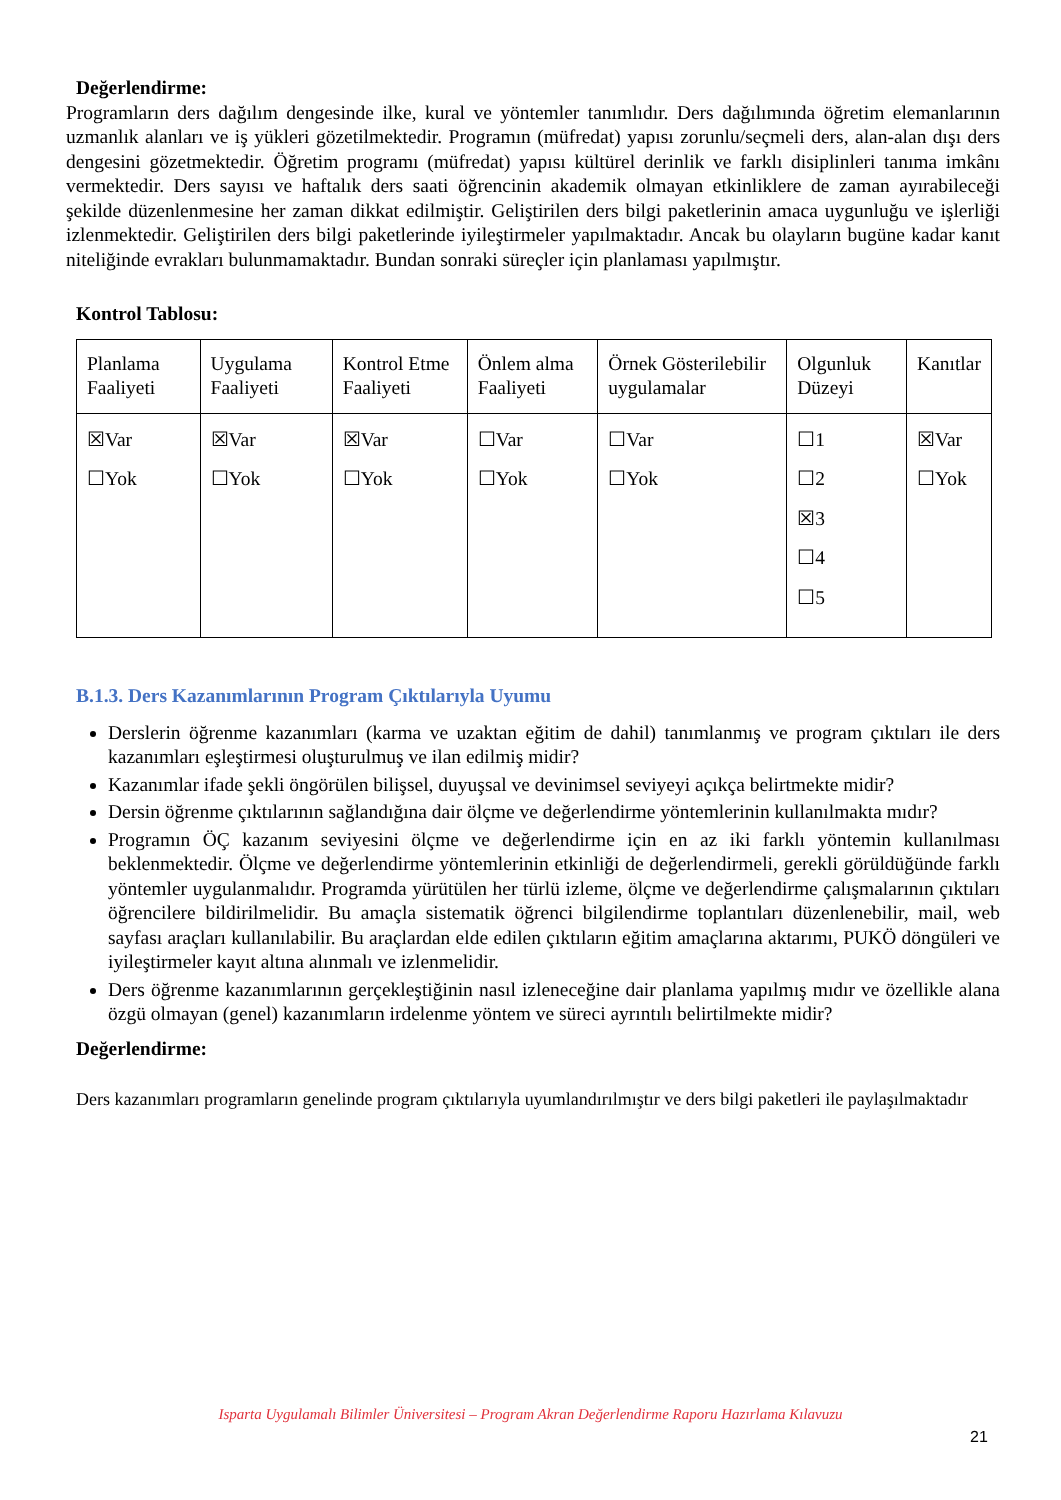Değerlendirme:
Programların ders dağılım dengesinde ilke, kural ve yöntemler tanımlıdır. Ders dağılımında öğretim elemanlarının uzmanlık alanları ve iş yükleri gözetilmektedir. Programın (müfredat) yapısı zorunlu/seçmeli ders, alan-alan dışı ders dengesini gözetmektedir. Öğretim programı (müfredat) yapısı kültürel derinlik ve farklı disiplinleri tanıma imkânı vermektedir. Ders sayısı ve haftalık ders saati öğrencinin akademik olmayan etkinliklere de zaman ayırabileceği şekilde düzenlenmesine her zaman dikkat edilmiştir. Geliştirilen ders bilgi paketlerinin amaca uygunluğu ve işlerliği izlenmektedir. Geliştirilen ders bilgi paketlerinde iyileştirmeler yapılmaktadır. Ancak bu olayların bugüne kadar kanıt niteliğinde evrakları bulunmamaktadır. Bundan sonraki süreçler için planlaması yapılmıştır.
Kontrol Tablosu:
| Planlama Faaliyeti | Uygulama Faaliyeti | Kontrol Etme Faaliyeti | Önlem alma Faaliyeti | Örnek Gösterilebilir uygulamalar | Olgunluk Düzeyi | Kanıtlar |
| ☒Var ☐Yok | ☒Var ☐Yok | ☒Var ☐Yok | ☐Var ☐Yok | ☐Var ☐Yok | ☐1 ☐2 ☒3 ☐4 ☐5 | ☒Var ☐Yok |
B.1.3. Ders Kazanımlarının Program Çıktılarıyla Uyumu
Derslerin öğrenme kazanımları (karma ve uzaktan eğitim de dahil) tanımlanmış ve program çıktıları ile ders kazanımları eşleştirmesi oluşturulmuş ve ilan edilmiş midir?
Kazanımlar ifade şekli öngörülen bilişsel, duyuşsal ve devinimsel seviyeyi açıkça belirtmekte midir?
Dersin öğrenme çıktılarının sağlandığına dair ölçme ve değerlendirme yöntemlerinin kullanılmakta mıdır?
Programın ÖÇ kazanım seviyesini ölçme ve değerlendirme için en az iki farklı yöntemin kullanılması beklenmektedir. Ölçme ve değerlendirme yöntemlerinin etkinliği de değerlendirmeli, gerekli görüldüğünde farklı yöntemler uygulanmalıdır. Programda yürütülen her türlü izleme, ölçme ve değerlendirme çalışmalarının çıktıları öğrencilere bildirilmelidir. Bu amaçla sistematik öğrenci bilgilendirme toplantıları düzenlenebilir, mail, web sayfası araçları kullanılabilir. Bu araçlardan elde edilen çıktıların eğitim amaçlarına aktarımı, PUKÖ döngüleri ve iyileştirmeler kayıt altına alınmalı ve izlenmelidir.
Ders öğrenme kazanımlarının gerçekleştiğinin nasıl izleneceğine dair planlama yapılmış mıdır ve özellikle alana özgü olmayan (genel) kazanımların irdelenme yöntem ve süreci ayrıntılı belirtilmekte midir?
Değerlendirme:
Ders kazanımları programların genelinde program çıktılarıyla uyumlandırılmıştır ve ders bilgi paketleri ile paylaşılmaktadır
Isparta Uygulamalı Bilimler Üniversitesi – Program Akran Değerlendirme Raporu Hazırlama Kılavuzu
21